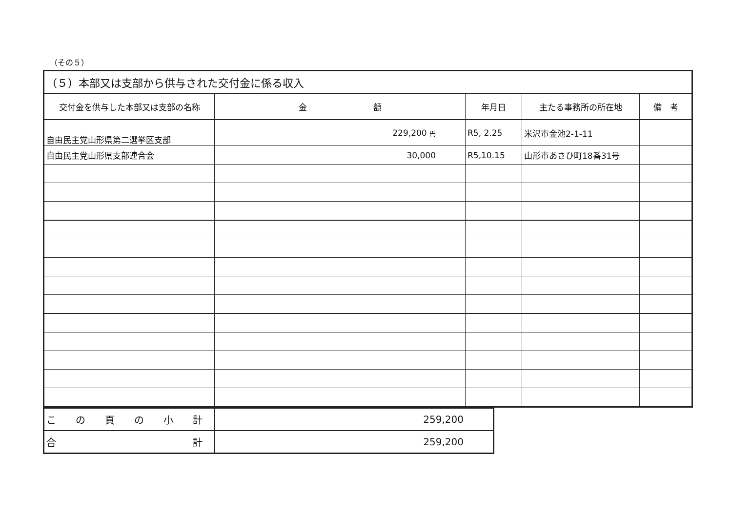（その５）
| （５）本部又は支部から供与された交付金に係る収入 | | | | |
| 交付金を供与した本部又は支部の名称 | 金 額 | 年月日 | 主たる事務所の所在地 | 備 考 |
| 自由民主党山形県第二選挙区支部 | 229,200 円 | R5, 2.25 | 米沢市金池2-1-11 | |
| 自由民主党山形県支部連合会 | 30,000 | R5,10.15 | 山形市あさひ町18番31号 | |
| こ の 頁 の 小 計 | 259,200 |
| 合 計 | 259,200 |